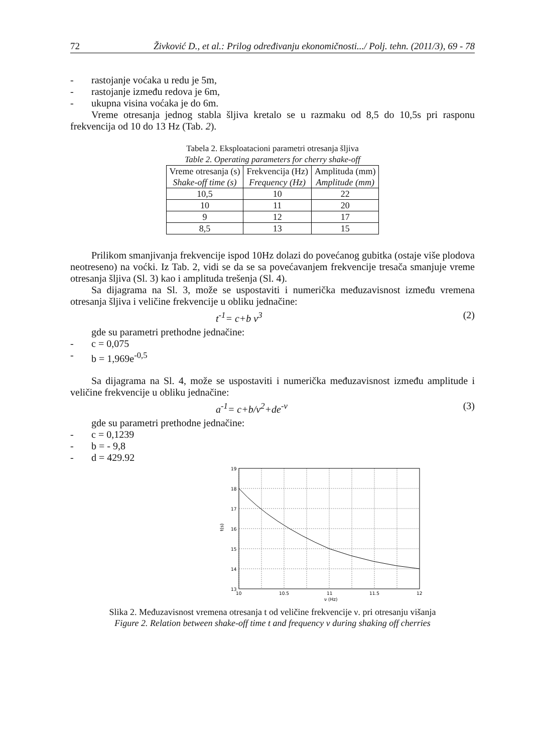72 Živković D., et al.: Prilog određivanju ekonomičnosti.../ Polj. tehn. (2011/3), 69 - 78
- rastojanje voćaka u redu je 5m,
- rastojanje između redova je 6m,
- ukupna visina voćaka je do 6m.
Vreme otresanja jednog stabla šljiva kretalo se u razmaku od 8,5 do 10,5s pri rasponu frekvencija od 10 do 13 Hz (Tab. 2).
Tabela 2. Eksploatacioni parametri otresanja šljiva
Table 2. Operating parameters for cherry shake-off
| Vreme otresanja (s) Shake-off time (s) | Frekvencija (Hz) Frequency (Hz) | Amplituda (mm) Amplitude (mm) |
| --- | --- | --- |
| 10,5 | 10 | 22 |
| 10 | 11 | 20 |
| 9 | 12 | 17 |
| 8,5 | 13 | 15 |
Prilikom smanjivanja frekvencije ispod 10Hz dolazi do povećanog gubitka (ostaje više plodova neotreseno) na voćki. Iz Tab. 2, vidi se da se sa povećavanjem frekvencije tresača smanjuje vreme otresanja šljiva (Sl. 3) kao i amplituda trešenja (Sl. 4).
Sa dijagrama na Sl. 3, može se uspostaviti i numerička međuzavisnost između vremena otresanja šljiva i veličine frekvencije u obliku jednačine:
t<sup>-1</sup>= c+b ν<sup>3</sup> (2)
gde su parametri prethodne jednačine:
- c = 0,075
- b = 1,969e<sup>-0,5</sup>
Sa dijagrama na Sl. 4, može se uspostaviti i numerička međuzavisnost između amplitude i veličine frekvencije u obliku jednačine:
a<sup>-1</sup>= c+b/ν<sup>2</sup>+de<sup>-ν</sup> (3)
gde su parametri prethodne jednačine:
- c = 0,1239
- b = - 9,8
- d = 429.92
19
18
17
16
15
14
13
10
10.5
11
11.5
12
ν (Hz)
t(s)
Slika 2. Međuzavisnost vremena otresanja t od veličine frekvencije ν. pri otresanju višanja
Figure 2. Relation between shake-off time t and frequency ν during shaking off cherries